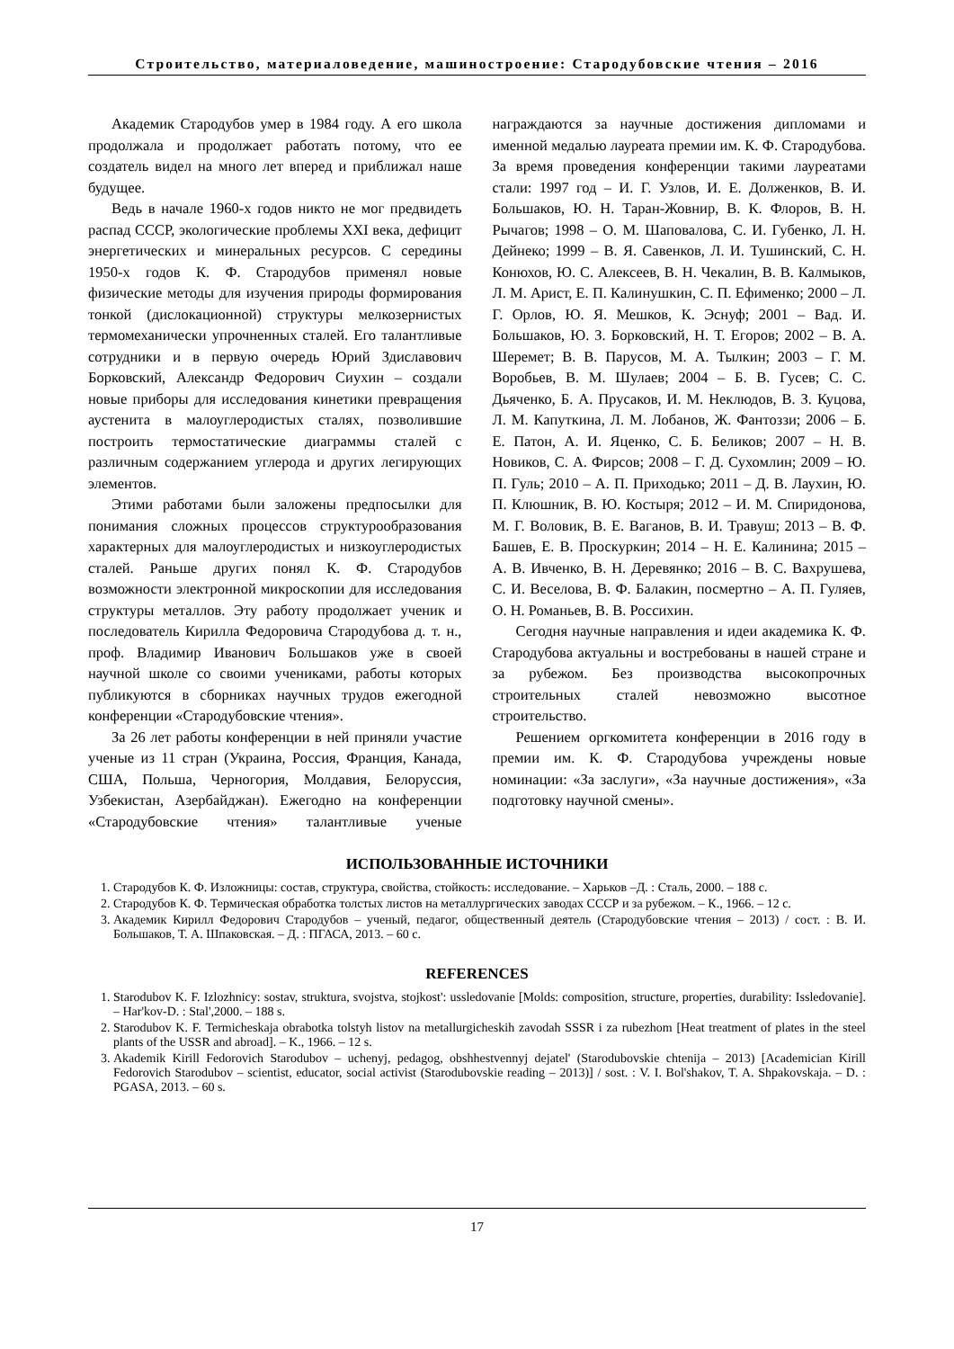Строительство, материаловедение, машиностроение: Стародубовские чтения – 2016
Академик Стародубов умер в 1984 году. А его школа продолжала и продолжает работать потому, что ее создатель видел на много лет вперед и приближал наше будущее.
Ведь в начале 1960-х годов никто не мог предвидеть распад СССР, экологические проблемы XXI века, дефицит энергетических и минеральных ресурсов. С середины 1950-х годов К. Ф. Стародубов применял новые физические методы для изучения природы формирования тонкой (дислокационной) структуры мелкозернистых термомеханически упрочненных сталей. Его талантливые сотрудники и в первую очередь Юрий Здиславович Борковский, Александр Федорович Сиухин – создали новые приборы для исследования кинетики превращения аустенита в малоуглеродистых сталях, позволившие построить термостатические диаграммы сталей с различным содержанием углерода и других легирующих элементов.
Этими работами были заложены предпосылки для понимания сложных процессов структурообразования характерных для малоуглеродистых и низкоуглеродистых сталей. Раньше других понял К. Ф. Стародубов возможности электронной микроскопии для исследования структуры металлов. Эту работу продолжает ученик и последователь Кирилла Федоровича Стародубова д. т. н., проф. Владимир Иванович Большаков уже в своей научной школе со своими учениками, работы которых публикуются в сборниках научных трудов ежегодной конференции «Стародубовские чтения».
За 26 лет работы конференции в ней приняли участие ученые из 11 стран (Украина, Россия, Франция, Канада, США, Польша, Черногория, Молдавия, Белоруссия, Узбекистан, Азербайджан). Ежегодно на конференции «Стародубовские чтения» талантливые ученые награждаются за научные достижения дипломами и именной медалью лауреата премии им. К. Ф. Стародубова. За время проведения конференции такими лауреатами стали: 1997 год – И. Г. Узлов, И. Е. Долженков, В. И. Большаков, Ю. Н. Таран-Жовнир, В. К. Флоров, В. Н. Рычагов; 1998 – О. М. Шаповалова, С. И. Губенко, Л. Н. Дейнеко; 1999 – В. Я. Савенков, Л. И. Тушинский, С. Н. Конюхов, Ю. С. Алексеев, В. Н. Чекалин, В. В. Калмыков, Л. М. Арист, Е. П. Калинушкин, С. П. Ефименко; 2000 – Л. Г. Орлов, Ю. Я. Мешков, К. Эснуф; 2001 – Вад. И. Большаков, Ю. З. Борковский, Н. Т. Егоров; 2002 – В. А. Шеремет; В. В. Парусов, М. А. Тылкин; 2003 – Г. М. Воробьев, В. М. Шулаев; 2004 – Б. В. Гусев; С. С. Дьяченко, Б. А. Прусаков, И. М. Неклюдов, В. З. Куцова, Л. М. Капуткина, Л. М. Лобанов, Ж. Фантоззи; 2006 – Б. Е. Патон, А. И. Яценко, С. Б. Беликов; 2007 – Н. В. Новиков, С. А. Фирсов; 2008 – Г. Д. Сухомлин; 2009 – Ю. П. Гуль; 2010 – А. П. Приходько; 2011 – Д. В. Лаухин, Ю. П. Клюшник, В. Ю. Костыря; 2012 – И. М. Спиридонова, М. Г. Воловик, В. Е. Ваганов, В. И. Травуш; 2013 – В. Ф. Башев, Е. В. Проскуркин; 2014 – Н. Е. Калинина; 2015 – А. В. Ивченко, В. Н. Деревянко; 2016 – В. С. Вахрушева, С. И. Веселова, В. Ф. Балакин, посмертно – А. П. Гуляев, О. Н. Романьев, В. В. Россихин.
Сегодня научные направления и идеи академика К. Ф. Стародубова актуальны и востребованы в нашей стране и за рубежом. Без производства высокопрочных строительных сталей невозможно высотное строительство.
Решением оргкомитета конференции в 2016 году в премии им. К. Ф. Стародубова учреждены новые номинации: «За заслуги», «За научные достижения», «За подготовку научной смены».
ИСПОЛЬЗОВАННЫЕ ИСТОЧНИКИ
1. Стародубов К. Ф. Изложницы: состав, структура, свойства, стойкость: исследование. – Харьков –Д. : Сталь, 2000. – 188 с.
2. Стародубов К. Ф. Термическая обработка толстых листов на металлургических заводах СССР и за рубежом. – К., 1966. – 12 с.
3. Академик Кирилл Федорович Стародубов – ученый, педагог, общественный деятель (Стародубовские чтения – 2013) / сост. : В. И. Большаков, Т. А. Шпаковская. – Д. : ПГАСА, 2013. – 60 с.
REFERENCES
1. Starodubov K. F. Izlozhnicy: sostav, struktura, svojstva, stojkost': ussledovanie [Molds: composition, structure, properties, durability: Issledovanie]. – Har'kov-D. : Stal',2000. – 188 s.
2. Starodubov K. F. Termicheskaja obrabotka tolstyh listov na metallurgicheskih zavodah SSSR i za rubezhom [Heat treatment of plates in the steel plants of the USSR and abroad]. – K., 1966. – 12 s.
3. Akademik Kirill Fedorovich Starodubov – uchenyj, pedagog, obshhestvennyj dejatel' (Starodubovskie chtenija – 2013) [Academician Kirill Fedorovich Starodubov – scientist, educator, social activist (Starodubovskie reading – 2013)] / sost. : V. I. Bol'shakov, T. A. Shpakovskaja. – D. : PGASA, 2013. – 60 s.
17